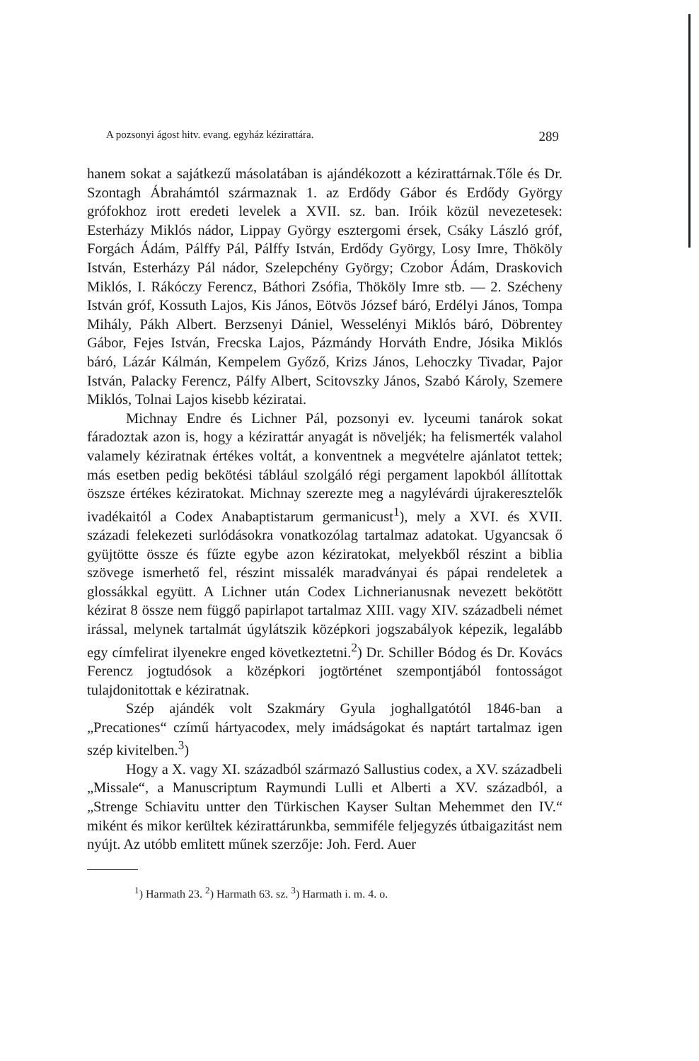A pozsonyi ágost hitv. evang. egyház kézirattára. 289
hanem sokat a sajátkezű másolatában is ajándékozott a kézirattárnak.Tőle és Dr. Szontagh Ábrahámtól származnak 1. az Erdődy Gábor és Erdődy György grófokhoz irott eredeti levelek a XVII. sz. ban. Iróik közül nevezetesek: Esterházy Miklós nádor, Lippay György esztergomi érsek, Csáky László gróf, Forgách Ádám, Pálffy Pál, Pálffy István, Erdődy György, Losy Imre, Thököly István, Esterházy Pál nádor, Szelepchény György; Czobor Ádám, Draskovich Miklós, I. Rákóczy Ferencz, Báthori Zsófia, Thököly Imre stb. — 2. Szécheny István gróf, Kossuth Lajos, Kis János, Eötvös József báró, Erdélyi János, Tompa Mihály, Pákh Albert. Berzsenyi Dániel, Wesselényi Miklós báró, Döbrentey Gábor, Fejes István, Frecska Lajos, Pázmándy Horváth Endre, Jósika Miklós báró, Lázár Kálmán, Kempelem Győző, Krizs János, Lehoczky Tivadar, Pajor István, Palacky Ferencz, Pálfy Albert, Scitovszky János, Szabó Károly, Szemere Miklós, Tolnai Lajos kisebb kéziratai.
Michnay Endre és Lichner Pál, pozsonyi ev. lyceumi tanárok sokat fáradoztak azon is, hogy a kézirattár anyagát is növeljék; ha felismerték valahol valamely kéziratnak értékes voltát, a konventnek a megvételre ajánlatot tettek; más esetben pedig bekötési táblául szolgáló régi pergament lapokból állítottak öszsze értékes kéziratokat. Michnay szerezte meg a nagylévárdi újrakeresztelők ivadékaitól a Codex Anabaptistarum germanicust<sup>1</sup>), mely a XVI. és XVII. századi felekezeti surlódásokra vonatkozólag tartalmaz adatokat. Ugyancsak ő gyüjtötte össze és fűzte egybe azon kéziratokat, melyekből részint a biblia szövege ismerhető fel, részint missalék maradványai és pápai rendeletek a glossákkal együtt. A Lichner után Codex Lichnerianusnak nevezett bekötött kézirat 8 össze nem függő papirlapot tartalmaz XIII. vagy XIV. századbeli német irással, melynek tartalmát úgylátszik középkori jogszabályok képezik, legalább egy címfelirat ilyenekre enged következtetni.<sup>2</sup>) Dr. Schiller Bódog és Dr. Kovács Ferencz jogtudósok a középkori jogtörténet szempontjából fontosságot tulajdonitottak e kéziratnak.
Szép ajándék volt Szakmáry Gyula joghallgatótól 1846-ban a „Precationes“ czímű hártyacodex, mely imádságokat és naptárt tartalmaz igen szép kivitelben.<sup>3</sup>)
Hogy a X. vagy XI. századból származó Sallustius codex, a XV. századbeli „Missale“, a Manuscriptum Raymundi Lulli et Alberti a XV. századból, a „Strenge Schiavitu untter den Türkischen Kayser Sultan Mehemmet den IV.“ miként és mikor kerültek kézirattárunkba, semmiféle feljegyzés útbaigazitást nem nyújt. Az utóbb emlitett műnek szerzője: Joh. Ferd. Auer
<sup>1</sup>) Harmath 23. <sup>2</sup>) Harmath 63. sz. <sup>3</sup>) Harmath i. m. 4. o.